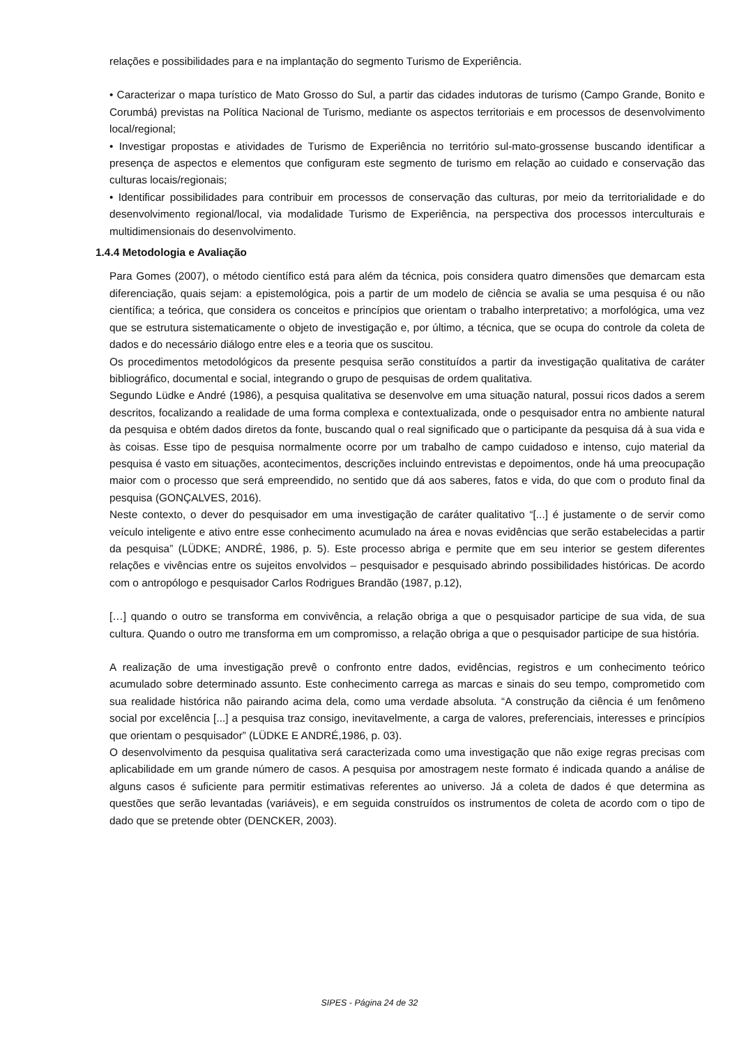relações e possibilidades para e na implantação do segmento Turismo de Experiência.
• Caracterizar o mapa turístico de Mato Grosso do Sul, a partir das cidades indutoras de turismo (Campo Grande, Bonito e Corumbá) previstas na Política Nacional de Turismo, mediante os aspectos territoriais e em processos de desenvolvimento local/regional;
• Investigar propostas e atividades de Turismo de Experiência no território sul-mato-grossense buscando identificar a presença de aspectos e elementos que configuram este segmento de turismo em relação ao cuidado e conservação das culturas locais/regionais;
• Identificar possibilidades para contribuir em processos de conservação das culturas, por meio da territorialidade e do desenvolvimento regional/local, via modalidade Turismo de Experiência, na perspectiva dos processos interculturais e multidimensionais do desenvolvimento.
1.4.4 Metodologia e Avaliação
Para Gomes (2007), o método científico está para além da técnica, pois considera quatro dimensões que demarcam esta diferenciação, quais sejam: a epistemológica, pois a partir de um modelo de ciência se avalia se uma pesquisa é ou não científica; a teórica, que considera os conceitos e princípios que orientam o trabalho interpretativo; a morfológica, uma vez que se estrutura sistematicamente o objeto de investigação e, por último, a técnica, que se ocupa do controle da coleta de dados e do necessário diálogo entre eles e a teoria que os suscitou.
Os procedimentos metodológicos da presente pesquisa serão constituídos a partir da investigação qualitativa de caráter bibliográfico, documental e social, integrando o grupo de pesquisas de ordem qualitativa.
Segundo Lüdke e André (1986), a pesquisa qualitativa se desenvolve em uma situação natural, possui ricos dados a serem descritos, focalizando a realidade de uma forma complexa e contextualizada, onde o pesquisador entra no ambiente natural da pesquisa e obtém dados diretos da fonte, buscando qual o real significado que o participante da pesquisa dá à sua vida e às coisas. Esse tipo de pesquisa normalmente ocorre por um trabalho de campo cuidadoso e intenso, cujo material da pesquisa é vasto em situações, acontecimentos, descrições incluindo entrevistas e depoimentos, onde há uma preocupação maior com o processo que será empreendido, no sentido que dá aos saberes, fatos e vida, do que com o produto final da pesquisa (GONÇALVES, 2016).
Neste contexto, o dever do pesquisador em uma investigação de caráter qualitativo “[...] é justamente o de servir como veículo inteligente e ativo entre esse conhecimento acumulado na área e novas evidências que serão estabelecidas a partir da pesquisa” (LÜDKE; ANDRÉ, 1986, p. 5). Este processo abriga e permite que em seu interior se gestem diferentes relações e vivências entre os sujeitos envolvidos – pesquisador e pesquisado abrindo possibilidades históricas. De acordo com o antropólogo e pesquisador Carlos Rodrigues Brandão (1987, p.12),
[…] quando o outro se transforma em convivência, a relação obriga a que o pesquisador participe de sua vida, de sua cultura. Quando o outro me transforma em um compromisso, a relação obriga a que o pesquisador participe de sua história.
A realização de uma investigação prevê o confronto entre dados, evidências, registros e um conhecimento teórico acumulado sobre determinado assunto. Este conhecimento carrega as marcas e sinais do seu tempo, comprometido com sua realidade histórica não pairando acima dela, como uma verdade absoluta. “A construção da ciência é um fenômeno social por excelência [...] a pesquisa traz consigo, inevitavelmente, a carga de valores, preferenciais, interesses e princípios que orientam o pesquisador” (LÜDKE E ANDRÉ,1986, p. 03).
O desenvolvimento da pesquisa qualitativa será caracterizada como uma investigação que não exige regras precisas com aplicabilidade em um grande número de casos. A pesquisa por amostragem neste formato é indicada quando a análise de alguns casos é suficiente para permitir estimativas referentes ao universo. Já a coleta de dados é que determina as questões que serão levantadas (variáveis), e em seguida construídos os instrumentos de coleta de acordo com o tipo de dado que se pretende obter (DENCKER, 2003).
SIPES - Página 24 de 32